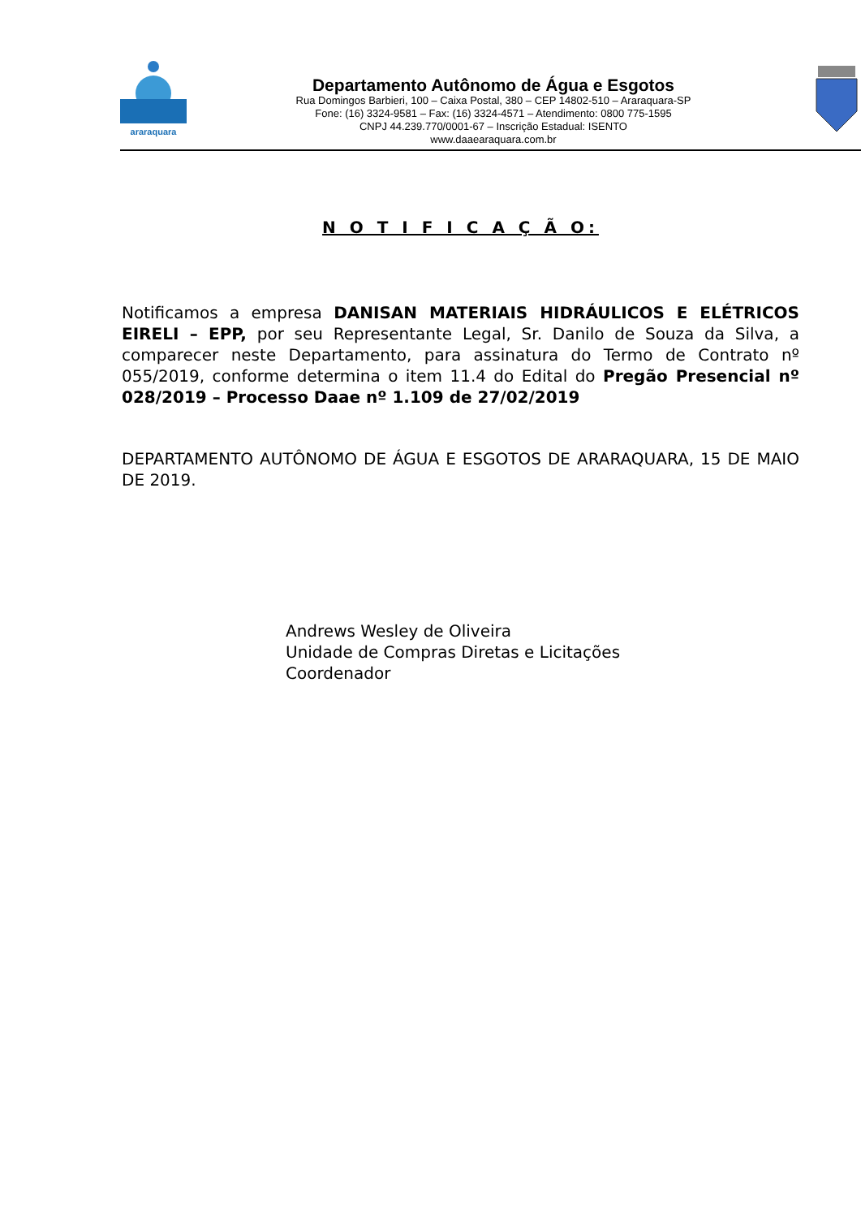araraquara
Departamento Autônomo de Água e Esgotos
Rua Domingos Barbieri, 100 – Caixa Postal, 380 – CEP 14802-510 – Araraquara-SP
Fone: (16) 3324-9581 – Fax: (16) 3324-4571 – Atendimento: 0800 775-1595
CNPJ 44.239.770/0001-67 – Inscrição Estadual: ISENTO
www.daaearaquara.com.br
N O T I F I C A Ç Ã O:
Notificamos a empresa DANISAN MATERIAIS HIDRÁULICOS E ELÉTRICOS EIRELI – EPP, por seu Representante Legal, Sr. Danilo de Souza da Silva, a comparecer neste Departamento, para assinatura do Termo de Contrato nº 055/2019, conforme determina o item 11.4 do Edital do Pregão Presencial nº 028/2019 – Processo Daae nº 1.109 de 27/02/2019
DEPARTAMENTO AUTÔNOMO DE ÁGUA E ESGOTOS DE ARARAQUARA, 15 DE MAIO DE 2019.
Andrews Wesley de Oliveira
Unidade de Compras Diretas e Licitações
Coordenador